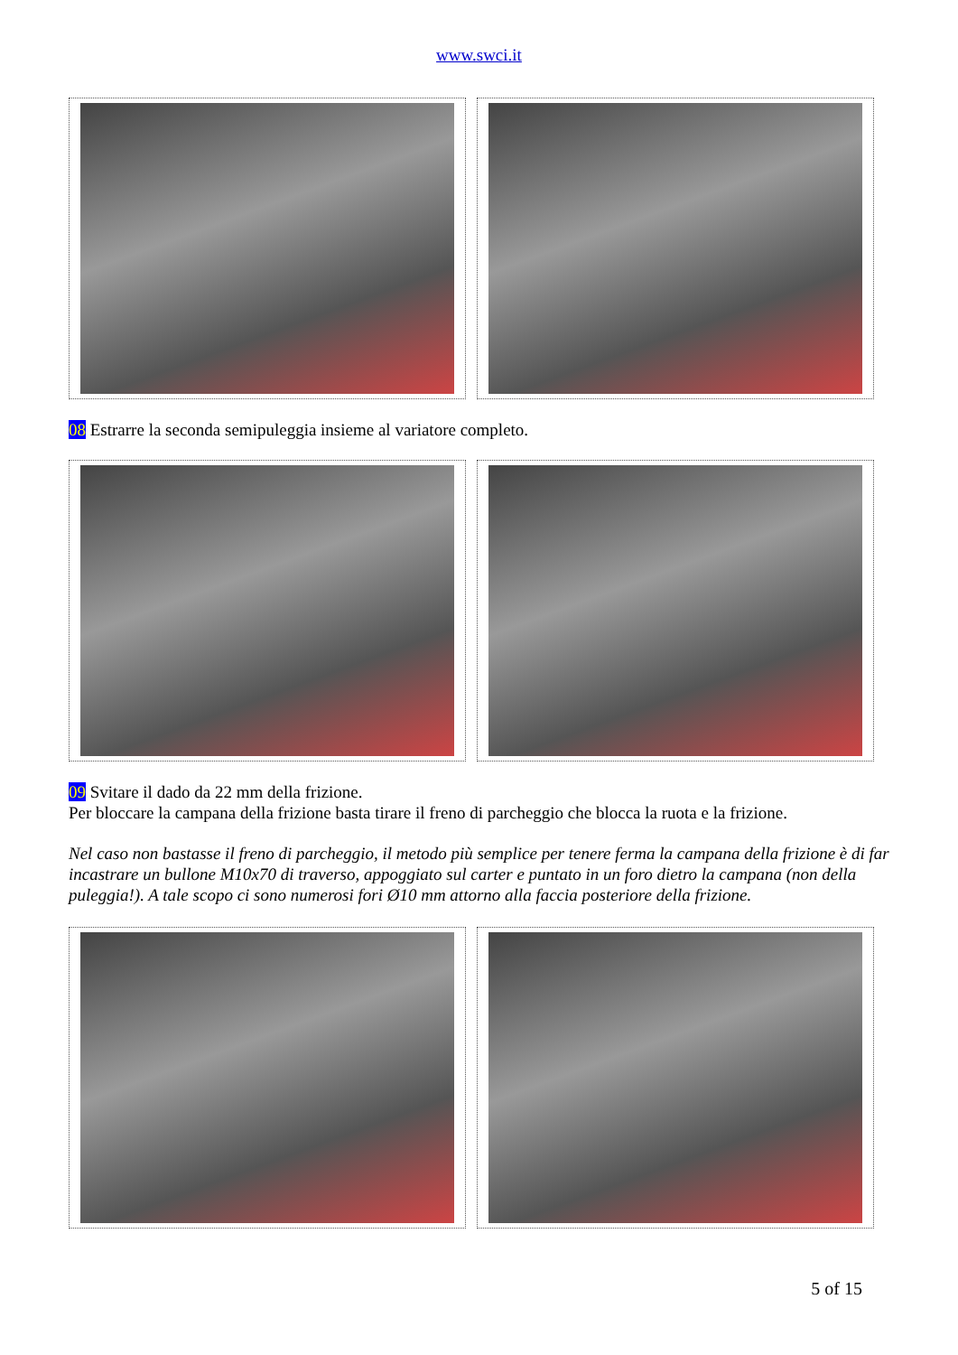www.swci.it
08 Estrarre la seconda semipuleggia insieme al variatore completo.
09 Svitare il dado da 22 mm della frizione.
Per bloccare la campana della frizione basta tirare il freno di parcheggio che blocca la ruota e la frizione.
Nel caso non bastasse il freno di parcheggio, il metodo più semplice per tenere ferma la campana della frizione è di far incastrare un bullone M10x70 di traverso, appoggiato sul carter e puntato in un foro dietro la campana (non della puleggia!). A tale scopo ci sono numerosi fori Ø10 mm attorno alla faccia posteriore della frizione.
5 of 15